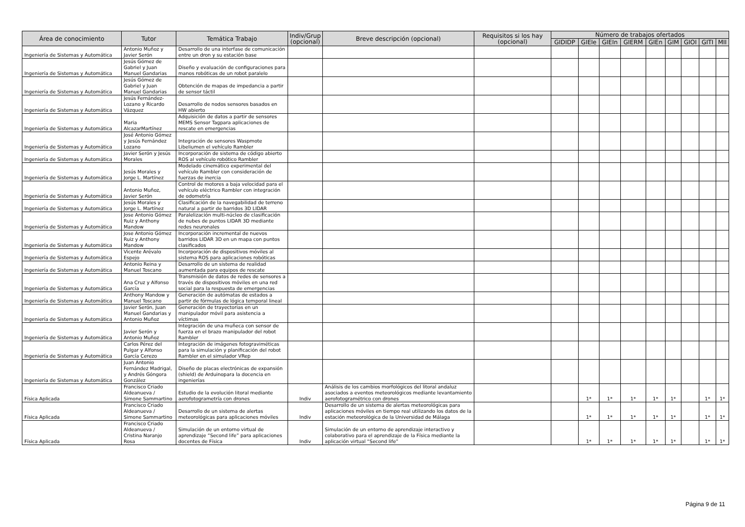| Área de conocimiento | Tutor | Temática Trabajo | Indiv/Grup (opcional) | Breve descripción (opcional) | Requisitos si los hay (opcional) | Número de trabajos ofertados | | | | | | | | |
| --- | --- | --- | --- | --- | --- | --- | --- | --- | --- | --- | --- | --- | --- | --- |
| | | | | | | GIDIDP | GIEle | GIEIn | GIERM | GIEn | GIM | GIOI | GITI | MII |
| Ingeniería de Sistemas y Automática | Antonio Muñoz y Javier Serón | Desarrollo de una interfase de comunicación entre un dron y su estación base | | | | | | | | | | | | |
| Ingeniería de Sistemas y Automática | Jesús Gómez de Gabriel y Juan Manuel Gandarias | Diseño y evaluación de configuraciones para manos robóticas de un robot paralelo | | | | | | | | | | | | |
| Ingeniería de Sistemas y Automática | Jesús Gómez de Gabriel y Juan Manuel Gandarias | Obtención de mapas de impedancia a partir de sensor táctil | | | | | | | | | | | | |
| Ingeniería de Sistemas y Automática | Jesús Fernández-Lozano y Ricardo Vázquez | Desarrollo de nodos sensores basados en HW abierto | | | | | | | | | | | | |
| Ingeniería de Sistemas y Automática | Maria AlcazarMartínez | Adquisición de datos a partir de sensores MEMS Sensor Tagpara aplicaciones de rescate en emergencias | | | | | | | | | | | | |
| Ingeniería de Sistemas y Automática | José Antonio Gómez y Jesús Fernández Lozano | Integración de sensores Waspmote Libeliumen el vehículo Rambler | | | | | | | | | | | | |
| Ingeniería de Sistemas y Automática | Javier Serón y Jesús Morales | Incorporación de sistema de código abierto ROS al vehículo robótico Rambler | | | | | | | | | | | | |
| Ingeniería de Sistemas y Automática | Jesús Morales y Jorge L. Martínez | Modelado cinemático experimental del vehículo Rambler con consideración de fuerzas de inercia | | | | | | | | | | | | |
| Ingeniería de Sistemas y Automática | Antonio Muñoz, Javier Serón | Control de motores a baja velocidad para el vehículo eléctrico Rambler con integración de odometría | | | | | | | | | | | | |
| Ingeniería de Sistemas y Automática | Jesús Morales y Jorge L. Martínez | Clasificación de la navegabilidad de terreno natural a partir de barridos 3D LIDAR | | | | | | | | | | | | |
| Ingeniería de Sistemas y Automática | Jose Antonio Gómez Ruiz y Anthony Mandow | Paralelización multi-núcleo de clasificación de nubes de puntos LIDAR 3D mediante redes neuronales | | | | | | | | | | | | |
| Ingeniería de Sistemas y Automática | Jose Antonio Gómez Ruiz y Anthony Mandow | Incorporación incremental de nuevos barridos LIDAR 3D en un mapa con puntos clasificados | | | | | | | | | | | | |
| Ingeniería de Sistemas y Automática | Vicente Arévalo Espejo | Incorporación de dispositivos móviles al sistema ROS para aplicaciones robóticas | | | | | | | | | | | | |
| Ingeniería de Sistemas y Automática | Antonio Reina y Manuel Toscano | Desarrollo de un sistema de realidad aumentada para equipos de rescate | | | | | | | | | | | | |
| Ingeniería de Sistemas y Automática | Ana Cruz y Alfonso García | Transmisión de datos de redes de sensores a través de dispositivos móviles en una red social para la respuesta de emergencias | | | | | | | | | | | | |
| Ingeniería de Sistemas y Automática | Anthony Mandow y Manuel Toscano | Generación de autómatas de estados a partir de fórmulas de lógica temporal lineal | | | | | | | | | | | | |
| Ingeniería de Sistemas y Automática | Javier Serón, Juan Manuel Gandarias y Antonio Muñoz | Generación de trayectorias en un manipulador móvil para asistencia a víctimas | | | | | | | | | | | | |
| Ingeniería de Sistemas y Automática | Javier Serón y Antonio Muñoz | Integración de una muñeca con sensor de fuerza en el brazo manipulador del robot Rambler | | | | | | | | | | | | |
| Ingeniería de Sistemas y Automática | Carlos Pérez del Pulgar y Alfonso García Cerezo | Integración de imágenes fotograviméticas para la simulación y planificación del robot Rambler en el simulador VRep | | | | | | | | | | | | |
| Ingeniería de Sistemas y Automática | Juan Antonio Fernández Madrigal, y Andrés Góngora González | Diseño de placas electrónicas de expansión (shield) de Arduinopara la docencia en ingenierías | | | | | | | | | | | | |
| Física Aplicada | Francisco Criado Aldeanueva / Simone Sammartino | Estudio de la evolución litoral mediante aerofotogrametría con drones | Indiv | Análisis de los cambios morfológicos del litoral andaluz asociados a eventos meteorológicos mediante levantamiento aerofotogramétrico con drones | | | 1* | 1* | 1* | 1* | 1* | | 1* | 1* |
| Física Aplicada | Francisco Criado Aldeanueva / Simone Sammartino | Desarrollo de un sistema de alertas meteorológicas para aplicaciones móviles | Indiv | Desarrollo de un sistema de alertas meteorológicas para aplicaciones móviles en tiempo real utilizando los datos de la estación meteorológica de la Universidad de Málaga | | | 1* | 1* | 1* | 1* | 1* | | 1* | 1* |
| Física Aplicada | Francisco Criado Aldeanueva / Cristina Naranjo Rosa | Simulación de un entorno virtual de aprendizaje “Second life” para aplicaciones docentes de Física | Indiv | Simulación de un entorno de aprendizaje interactivo y colaborativo para el aprendizaje de la Física mediante la aplicación virtual “Second life” | | | 1* | 1* | 1* | 1* | 1* | | 1* | 1* |
Página 9 de 11